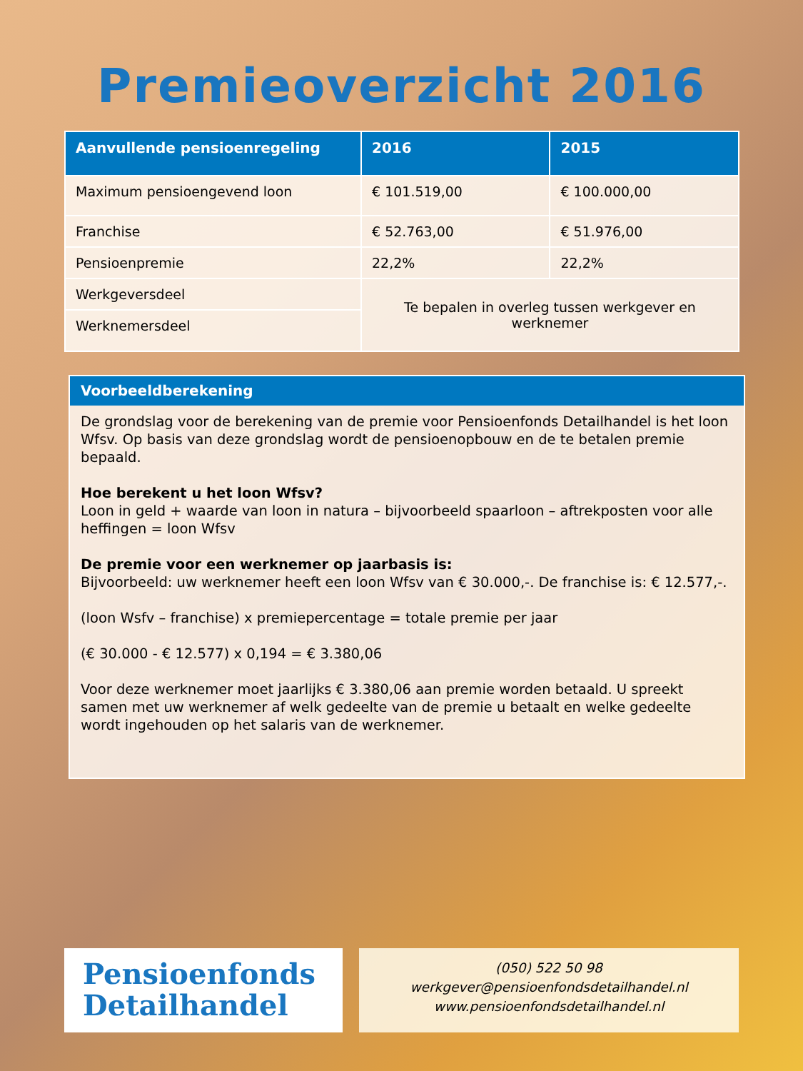Premieoverzicht 2016
| Aanvullende pensioenregeling | 2016 | 2015 |
| --- | --- | --- |
| Maximum pensioengevend loon | € 101.519,00 | € 100.000,00 |
| Franchise | € 52.763,00 | € 51.976,00 |
| Pensioenpremie | 22,2% | 22,2% |
| Werkgeversdeel | Te bepalen in overleg tussen werkgever en werknemer | |
| Werknemersdeel | | |
Voorbeeldberekening
De grondslag voor de berekening van de premie voor Pensioenfonds Detailhandel is het loon Wfsv. Op basis van deze grondslag wordt de pensioenopbouw en de te betalen premie bepaald.
Hoe berekent u het loon Wfsv?
Loon in geld + waarde van loon in natura – bijvoorbeeld spaarloon – aftrekposten voor alle heffingen = loon Wfsv
De premie voor een werknemer op jaarbasis is:
Bijvoorbeeld: uw werknemer heeft een loon Wfsv van € 30.000,-. De franchise is: € 12.577,-.
(loon Wsfv – franchise) x premiepercentage = totale premie per jaar
(€ 30.000 - € 12.577) x 0,194 = € 3.380,06
Voor deze werknemer moet jaarlijks € 3.380,06 aan premie worden betaald. U spreekt samen met uw werknemer af welk gedeelte van de premie u betaalt en welke gedeelte wordt ingehouden op het salaris van de werknemer.
Pensioenfonds
Detailhandel
(050) 522 50 98
werkgever@pensioenfondsdetailhandel.nl
www.pensioenfondsdetailhandel.nl